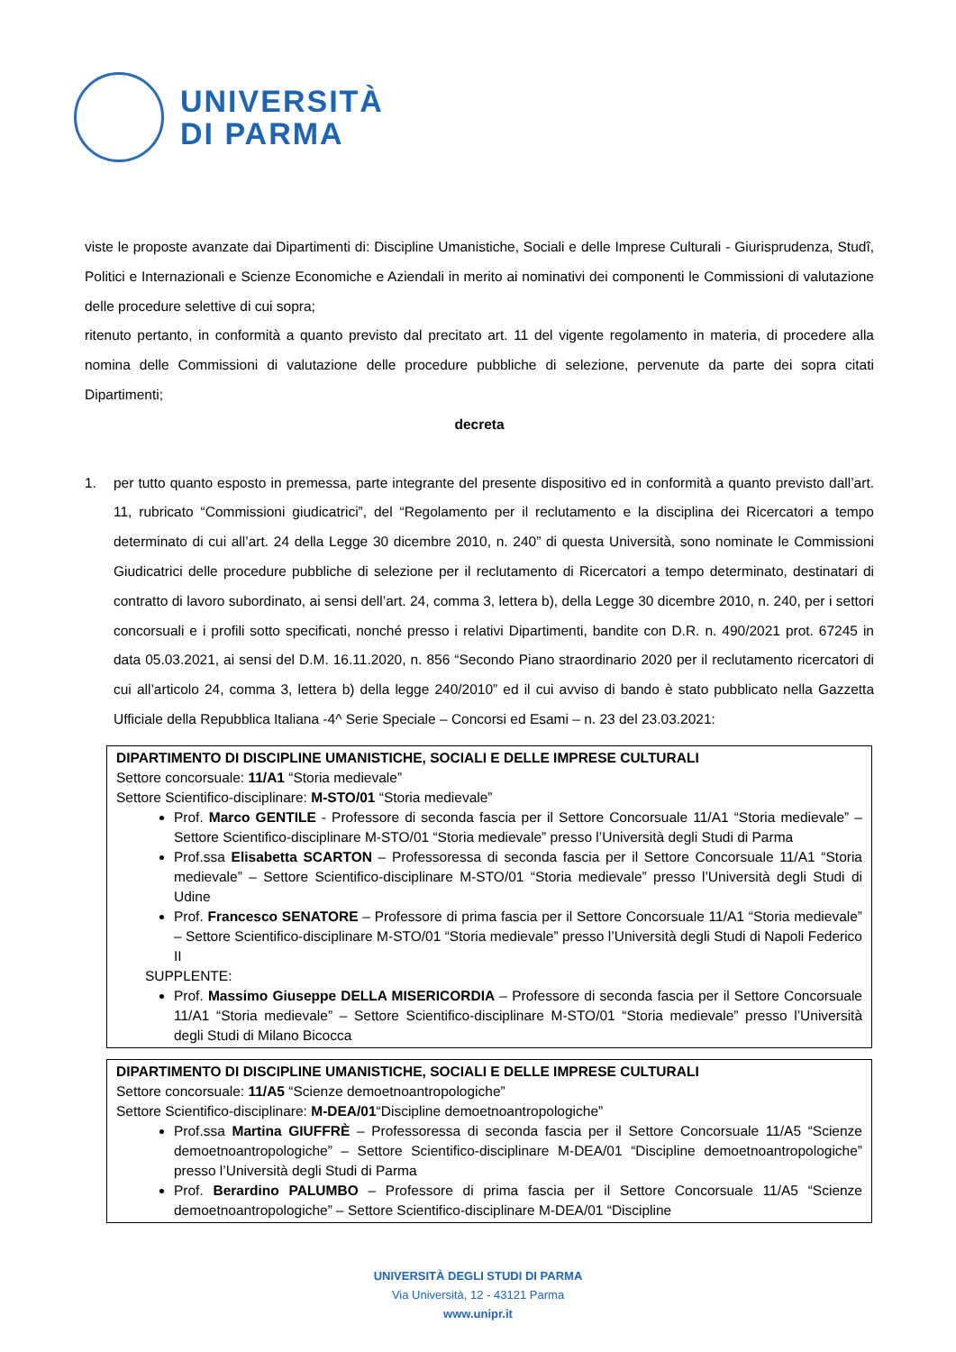UNIVERSITÀ
DI PARMA
viste le proposte avanzate dai Dipartimenti di: Discipline Umanistiche, Sociali e delle Imprese Culturali - Giurisprudenza, Studî, Politici e Internazionali e Scienze Economiche e Aziendali in merito ai nominativi dei componenti le Commissioni di valutazione delle procedure selettive di cui sopra;
ritenuto pertanto, in conformità a quanto previsto dal precitato art. 11 del vigente regolamento in materia, di procedere alla nomina delle Commissioni di valutazione delle procedure pubbliche di selezione, pervenute da parte dei sopra citati Dipartimenti;
decreta
1. per tutto quanto esposto in premessa, parte integrante del presente dispositivo ed in conformità a quanto previsto dall’art. 11, rubricato “Commissioni giudicatrici”, del “Regolamento per il reclutamento e la disciplina dei Ricercatori a tempo determinato di cui all’art. 24 della Legge 30 dicembre 2010, n. 240” di questa Università, sono nominate le Commissioni Giudicatrici delle procedure pubbliche di selezione per il reclutamento di Ricercatori a tempo determinato, destinatari di contratto di lavoro subordinato, ai sensi dell’art. 24, comma 3, lettera b), della Legge 30 dicembre 2010, n. 240, per i settori concorsuali e i profili sotto specificati, nonché presso i relativi Dipartimenti, bandite con D.R. n. 490/2021 prot. 67245 in data 05.03.2021, ai sensi del D.M. 16.11.2020, n. 856 “Secondo Piano straordinario 2020 per il reclutamento ricercatori di cui all’articolo 24, comma 3, lettera b) della legge 240/2010” ed il cui avviso di bando è stato pubblicato nella Gazzetta Ufficiale della Repubblica Italiana -4^ Serie Speciale – Concorsi ed Esami – n. 23 del 23.03.2021:
| DIPARTIMENTO DI DISCIPLINE UMANISTICHE, SOCIALI E DELLE IMPRESE CULTURALI Settore concorsuale: 11/A1 “Storia medievale” Settore Scientifico-disciplinare: M-STO/01 “Storia medievale” Prof. Marco GENTILE - Professore di seconda fascia per il Settore Concorsuale 11/A1 “Storia medievale” – Settore Scientifico-disciplinare M-STO/01 “Storia medievale” presso l’Università degli Studi di Parma Prof.ssa Elisabetta SCARTON – Professoressa di seconda fascia per il Settore Concorsuale 11/A1 “Storia medievale” – Settore Scientifico-disciplinare M-STO/01 “Storia medievale” presso l’Università degli Studi di Udine Prof. Francesco SENATORE – Professore di prima fascia per il Settore Concorsuale 11/A1 “Storia medievale” – Settore Scientifico-disciplinare M-STO/01 “Storia medievale” presso l’Università degli Studi di Napoli Federico II SUPPLENTE: Prof. Massimo Giuseppe DELLA MISERICORDIA – Professore di seconda fascia per il Settore Concorsuale 11/A1 “Storia medievale” – Settore Scientifico-disciplinare M-STO/01 “Storia medievale” presso l’Università degli Studi di Milano Bicocca |
| DIPARTIMENTO DI DISCIPLINE UMANISTICHE, SOCIALI E DELLE IMPRESE CULTURALI Settore concorsuale: 11/A5 “Scienze demoetnoantropologiche” Settore Scientifico-disciplinare: M-DEA/01 “Discipline demoetnoantropologiche” Prof.ssa Martina GIUFFRÈ – Professoressa di seconda fascia per il Settore Concorsuale 11/A5 “Scienze demoetnoantropologiche” – Settore Scientifico-disciplinare M-DEA/01 “Discipline demoetnoantropologiche” presso l’Università degli Studi di Parma Prof. Berardino PALUMBO – Professore di prima fascia per il Settore Concorsuale 11/A5 “Scienze demoetnoantropologiche” – Settore Scientifico-disciplinare M-DEA/01 “Discipline |
UNIVERSITÀ DEGLI STUDI DI PARMA
Via Università, 12 - 43121 Parma
www.unipr.it